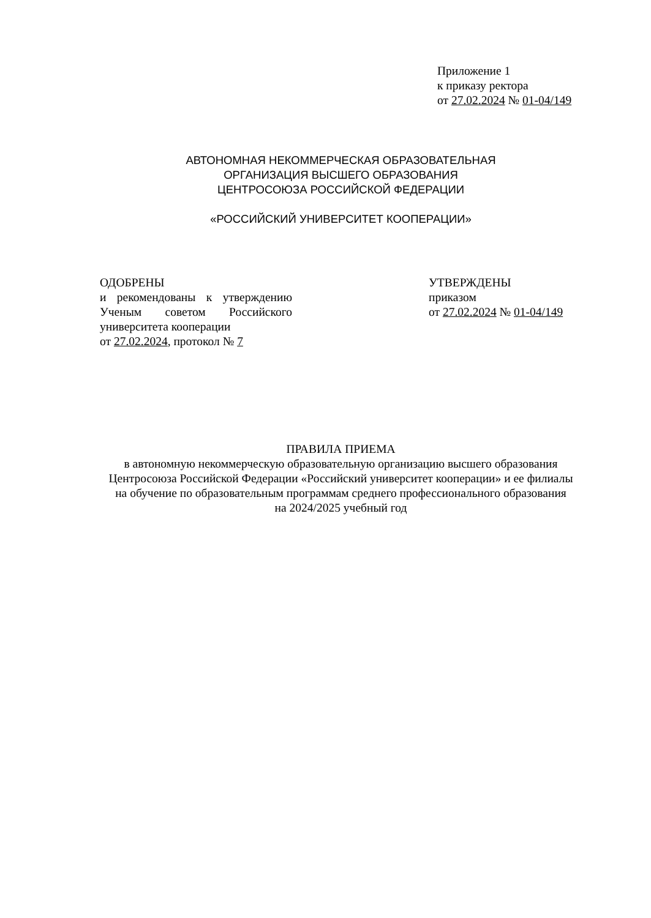Приложение 1
к приказу ректора
от 27.02.2024 № 01-04/149
АВТОНОМНАЯ НЕКОММЕРЧЕСКАЯ ОБРАЗОВАТЕЛЬНАЯ
ОРГАНИЗАЦИЯ ВЫСШЕГО ОБРАЗОВАНИЯ
ЦЕНТРОСОЮЗА РОССИЙСКОЙ ФЕДЕРАЦИИ
«РОССИЙСКИЙ УНИВЕРСИТЕТ КООПЕРАЦИИ»
ОДОБРЕНЫ
и рекомендованы к утверждению Ученым советом Российского университета кооперации
от 27.02.2024, протокол № 7
УТВЕРЖДЕНЫ
приказом
от 27.02.2024 № 01-04/149
ПРАВИЛА ПРИЕМА
в автономную некоммерческую образовательную организацию высшего образования
Центросоюза Российской Федерации «Российский университет кооперации» и ее филиалы
на обучение по образовательным программам среднего профессионального образования
на 2024/2025 учебный год